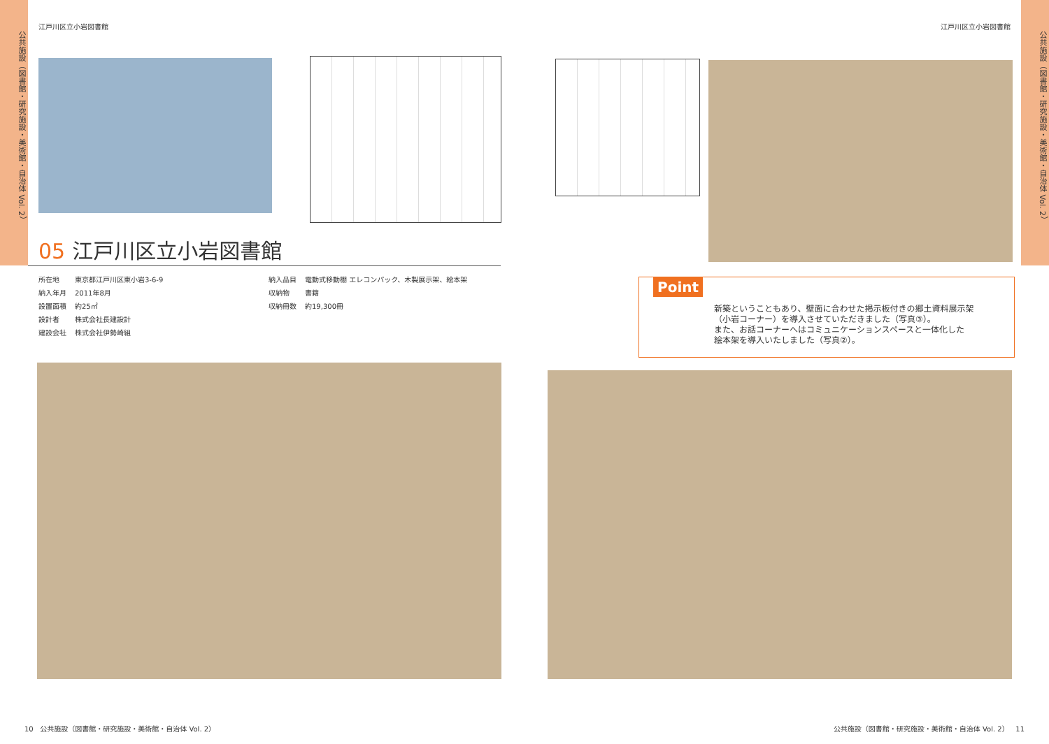公共施設（図書館・研究施設・美術館・自治体 Vol. 2）
公共施設（図書館・研究施設・美術館・自治体 Vol. 2）
江戸川区立小岩図書館 江戸川区立小岩図書館
05 江戸川区立小岩図書館
| 所在地 | 東京都江戸川区東小岩3-6-9 |
| 納入年月 | 2011年8月 |
| 設置面積 | 約25㎡ |
| 設計者 | 株式会社長建設計 |
| 建設会社 | 株式会社伊勢崎組 |
| 納入品目 | 電動式移動棚 エレコンパック、木製展示架、絵本架 |
| 収納物 | 書籍 |
| 収納冊数 | 約19,300冊 |
Point
新築ということもあり、壁面に合わせた掲示板付きの郷土資料展示架
（小岩コーナー）を導入させていただきました（写真③）。
また、お話コーナーへはコミュニケーションスペースと一体化した
絵本架を導入いたしました（写真②）。
10 公共施設（図書館・研究施設・美術館・自治体 Vol. 2）
公共施設（図書館・研究施設・美術館・自治体 Vol. 2） 11